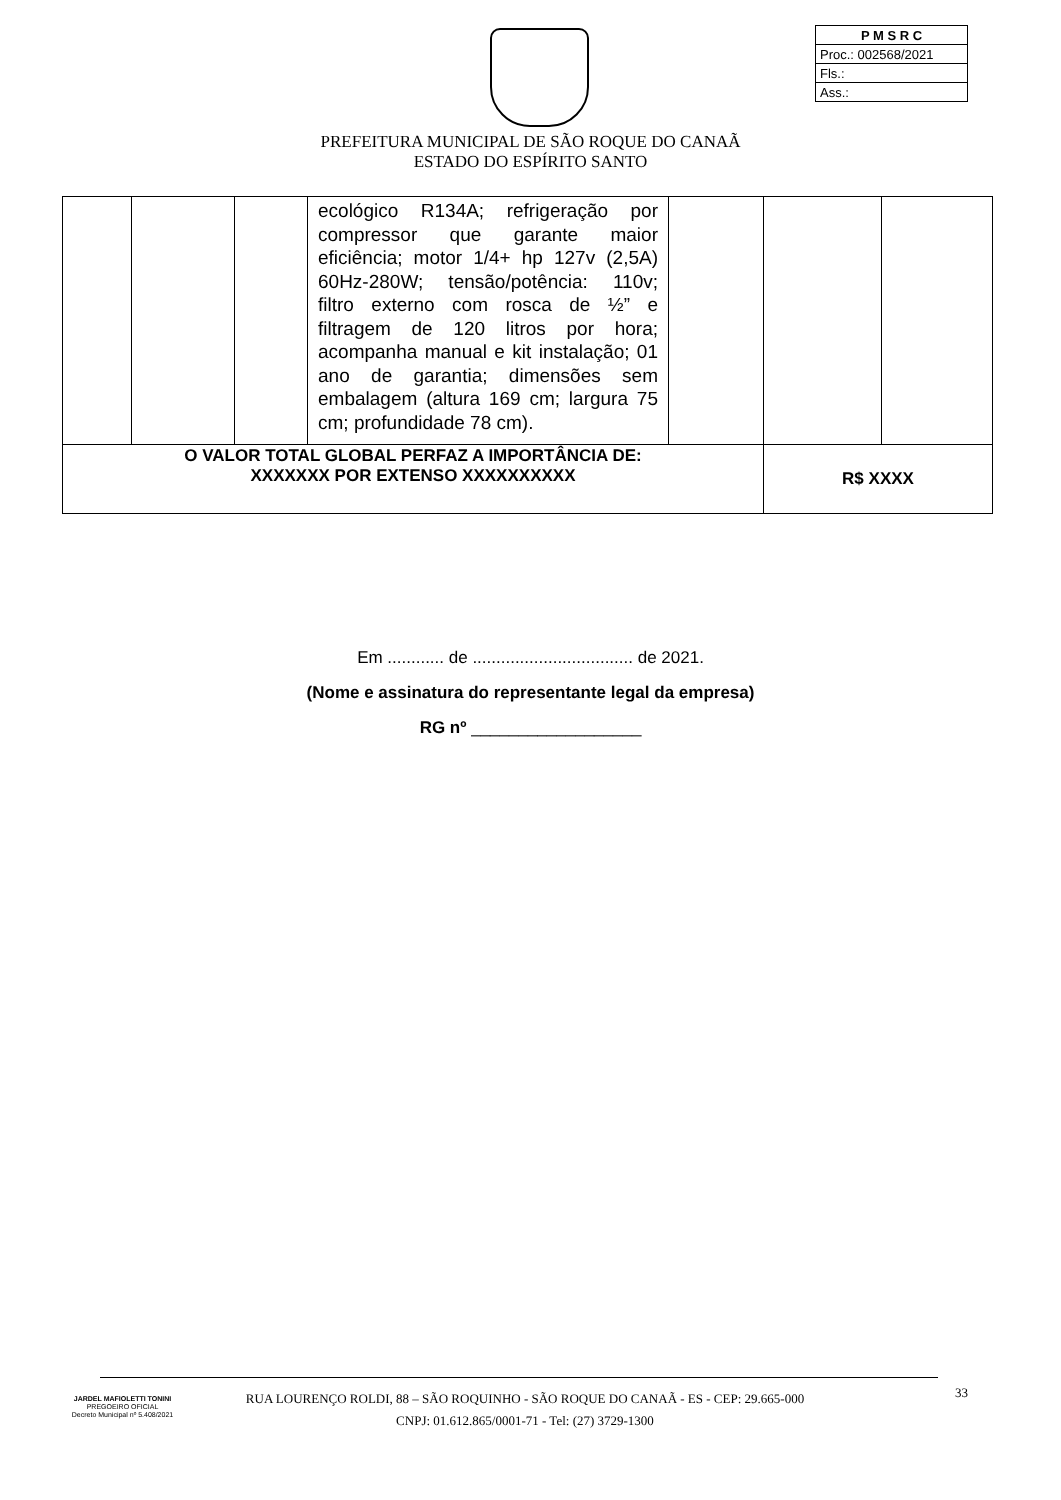| P M S R C |
| Proc.: 002568/2021 |
| Fls.: |
| Ass.: |
PREFEITURA MUNICIPAL DE SÃO ROQUE DO CANAÃ
ESTADO DO ESPÍRITO SANTO
| | | | ecológico R134A; refrigeração por compressor que garante maior eficiência; motor 1/4+ hp 127v (2,5A) 60Hz-280W; tensão/potência: 110v; filtro externo com rosca de ½” e filtragem de 120 litros por hora; acompanha manual e kit instalação; 01 ano de garantia; dimensões sem embalagem (altura 169 cm; largura 75 cm; profundidade 78 cm). | | | |
| O VALOR TOTAL GLOBAL PERFAZ A IMPORTÂNCIA DE: XXXXXXX POR EXTENSO XXXXXXXXXX | | | | | R$ XXXX | |
Em ............ de .................................. de 2021.
(Nome e assinatura do representante legal da empresa)
RG nº __________________
JARDEL MAFIOLETTI TONINI
PREGOEIRO OFICIAL
Decreto Municipal nº 5.408/2021
RUA LOURENÇO ROLDI, 88 – SÃO ROQUINHO - SÃO ROQUE DO CANAÃ - ES - CEP: 29.665-000
CNPJ: 01.612.865/0001-71 - Tel: (27) 3729-1300
33